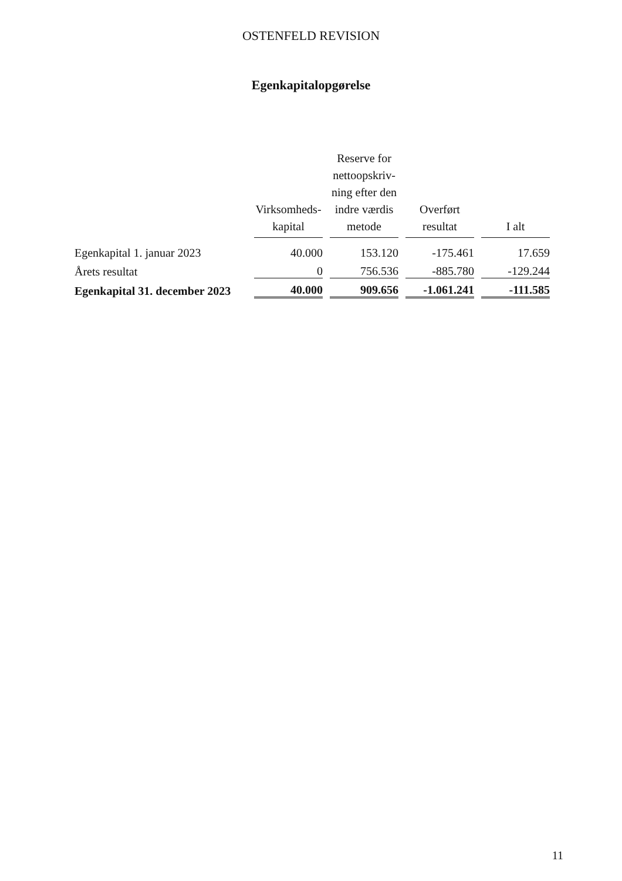OSTENFELD REVISION
Egenkapitalopgørelse
| | Virksomheds- kapital | Reserve for nettoopskriv-ning efter den indre værdis metode | Overført resultat | I alt |
| --- | --- | --- | --- | --- |
| Egenkapital 1. januar 2023 | 40.000 | 153.120 | -175.461 | 17.659 |
| Årets resultat | 0 | 756.536 | -885.780 | -129.244 |
| Egenkapital 31. december 2023 | 40.000 | 909.656 | -1.061.241 | -111.585 |
11